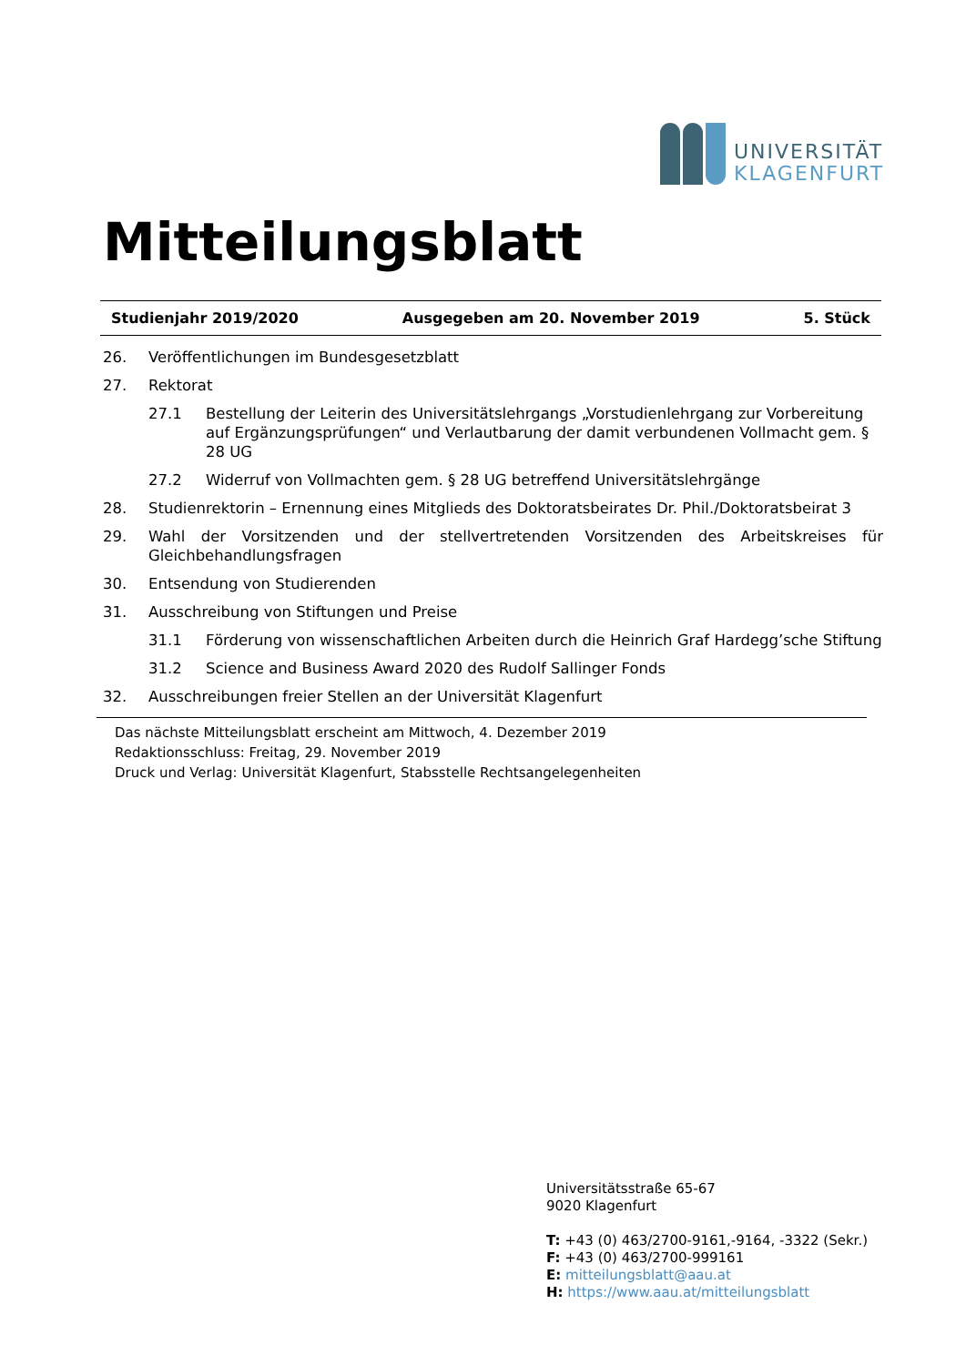UNIVERSITÄT
KLAGENFURT
Mitteilungsblatt
Studienjahr 2019/2020 Ausgegeben am 20. November 2019 5. Stück
26. Veröffentlichungen im Bundesgesetzblatt
27. Rektorat
27.1 Bestellung der Leiterin des Universitätslehrgangs „Vorstudienlehrgang zur Vorbereitung auf Ergänzungsprüfungen“ und Verlautbarung der damit verbundenen Vollmacht gem. § 28 UG
27.2 Widerruf von Vollmachten gem. § 28 UG betreffend Universitätslehrgänge
28. Studienrektorin – Ernennung eines Mitglieds des Doktoratsbeirates Dr. Phil./Doktoratsbeirat 3
29. Wahl der Vorsitzenden und der stellvertretenden Vorsitzenden des Arbeitskreises für Gleichbehandlungsfragen
30. Entsendung von Studierenden
31. Ausschreibung von Stiftungen und Preise
31.1 Förderung von wissenschaftlichen Arbeiten durch die Heinrich Graf Hardegg’sche Stiftung
31.2 Science and Business Award 2020 des Rudolf Sallinger Fonds
32. Ausschreibungen freier Stellen an der Universität Klagenfurt
Das nächste Mitteilungsblatt erscheint am Mittwoch, 4. Dezember 2019
Redaktionsschluss: Freitag, 29. November 2019
Druck und Verlag: Universität Klagenfurt, Stabsstelle Rechtsangelegenheiten
Universitätsstraße 65-67
9020 Klagenfurt
T: +43 (0) 463/2700-9161,-9164, -3322 (Sekr.)
F: +43 (0) 463/2700-999161
E: mitteilungsblatt@aau.at
H: https://www.aau.at/mitteilungsblatt